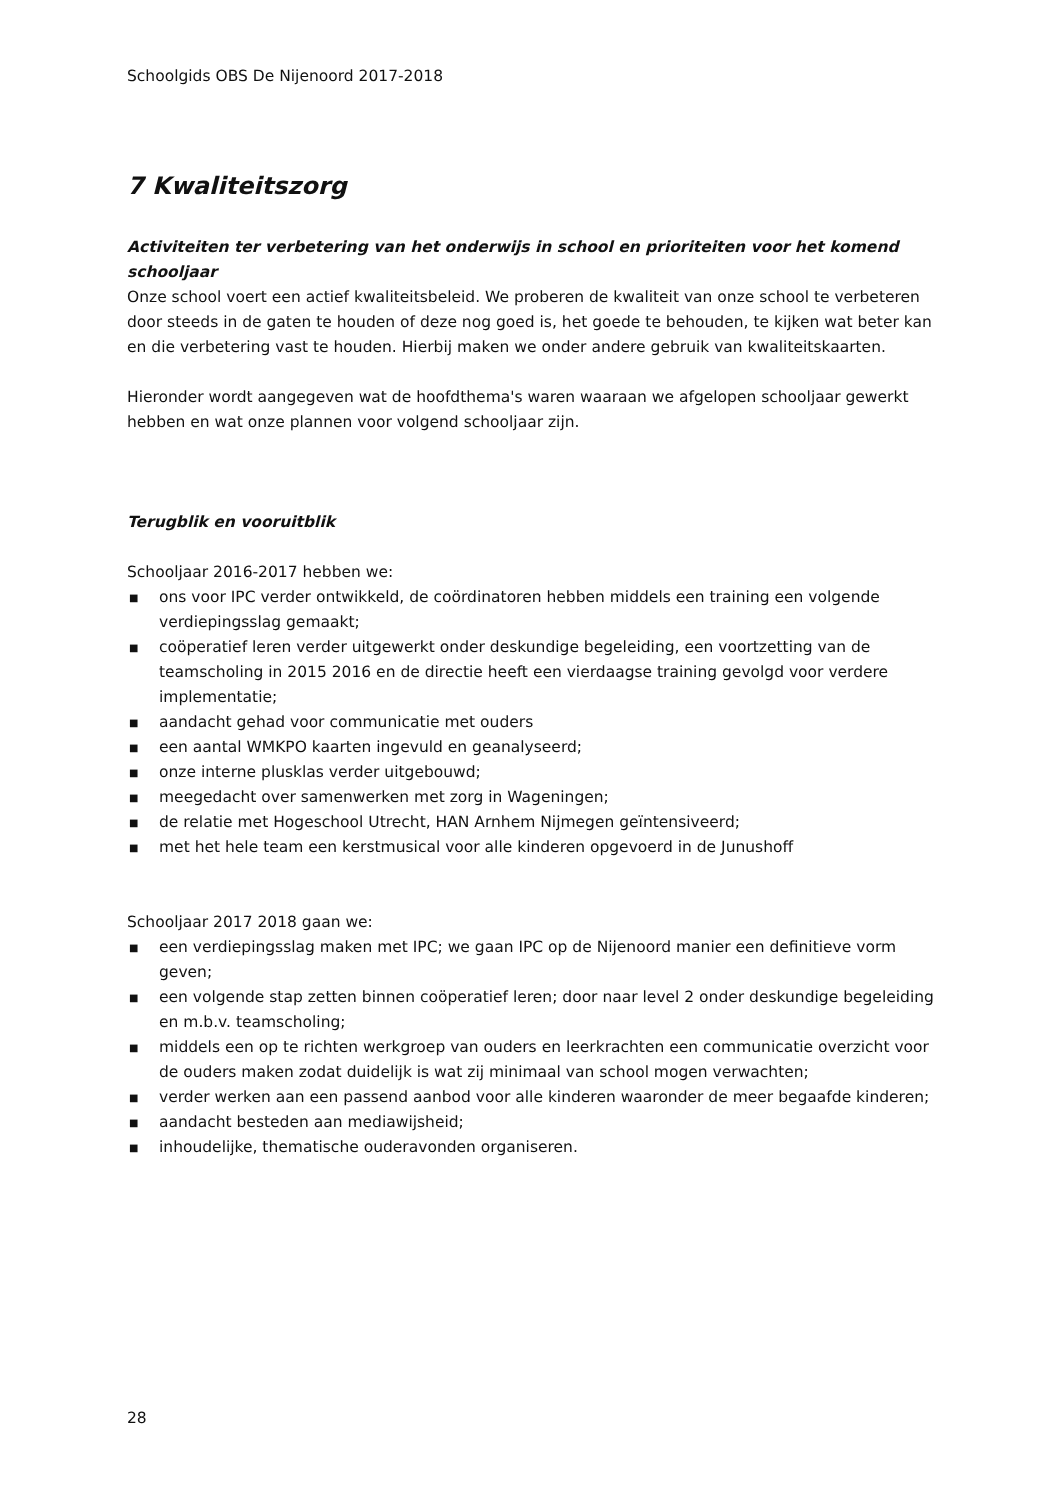Schoolgids OBS De Nijenoord 2017-2018
7 Kwaliteitszorg
Activiteiten ter verbetering van het onderwijs in school en prioriteiten voor het komend schooljaar
Onze school voert een actief kwaliteitsbeleid. We proberen de kwaliteit van onze school te verbeteren door steeds in de gaten te houden of deze nog goed is, het goede te behouden, te kijken wat beter kan en die verbetering vast te houden. Hierbij maken we onder andere gebruik van kwaliteitskaarten.
Hieronder wordt aangegeven wat de hoofdthema's waren waaraan we afgelopen schooljaar gewerkt hebben en wat onze plannen voor volgend schooljaar zijn.
Terugblik en vooruitblik
Schooljaar 2016-2017 hebben we:
■ ons voor IPC verder ontwikkeld, de coördinatoren hebben middels een training een volgende verdiepingsslag gemaakt;
■ coöperatief leren verder uitgewerkt onder deskundige begeleiding, een voortzetting van de teamscholing in 2015 2016 en de directie heeft een vierdaagse training gevolgd voor verdere implementatie;
■ aandacht gehad voor communicatie met ouders
■ een aantal WMKPO kaarten ingevuld en geanalyseerd;
■ onze interne plusklas verder uitgebouwd;
■ meegedacht over samenwerken met zorg in Wageningen;
■ de relatie met Hogeschool Utrecht, HAN Arnhem Nijmegen geïntensiveerd;
■ met het hele team een kerstmusical voor alle kinderen opgevoerd in de Junushoff
Schooljaar 2017 2018 gaan we:
■ een verdiepingsslag maken met IPC; we gaan IPC op de Nijenoord manier een definitieve vorm geven;
■ een volgende stap zetten binnen coöperatief leren; door naar level 2 onder deskundige begeleiding en m.b.v. teamscholing;
■ middels een op te richten werkgroep van ouders en leerkrachten een communicatie overzicht voor de ouders maken zodat duidelijk is wat zij minimaal van school mogen verwachten;
■ verder werken aan een passend aanbod voor alle kinderen waaronder de meer begaafde kinderen;
■ aandacht besteden aan mediawijsheid;
■ inhoudelijke, thematische ouderavonden organiseren.
28